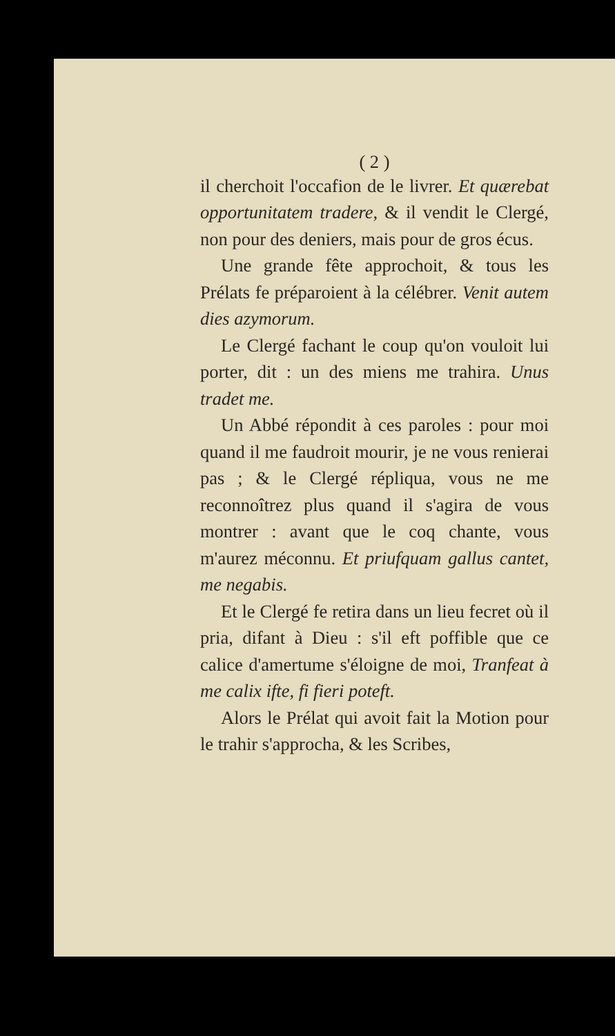( 2 )
il cherchoit l'occafion de le livrer. Et quærebat opportunitatem tradere, & il vendit le Clergé, non pour des deniers, mais pour de gros écus.
Une grande fête approchoit, & tous les Prélats fe préparoient à la célébrer. Venit autem dies azymorum.
Le Clergé fachant le coup qu'on vouloit lui porter, dit : un des miens me trahira. Unus tradet me.
Un Abbé répondit à ces paroles : pour moi quand il me faudroit mourir, je ne vous renierai pas ; & le Clergé répliqua, vous ne me reconnoîtrez plus quand il s'agira de vous montrer : avant que le coq chante, vous m'aurez méconnu. Et priufquam gallus cantet, me negabis.
Et le Clergé fe retira dans un lieu fecret où il pria, difant à Dieu : s'il eft poffible que ce calice d'amertume s'éloigne de moi, Tranfeat à me calix ifte, fi fieri poteft.
Alors le Prélat qui avoit fait la Motion pour le trahir s'approcha, & les Scribes,